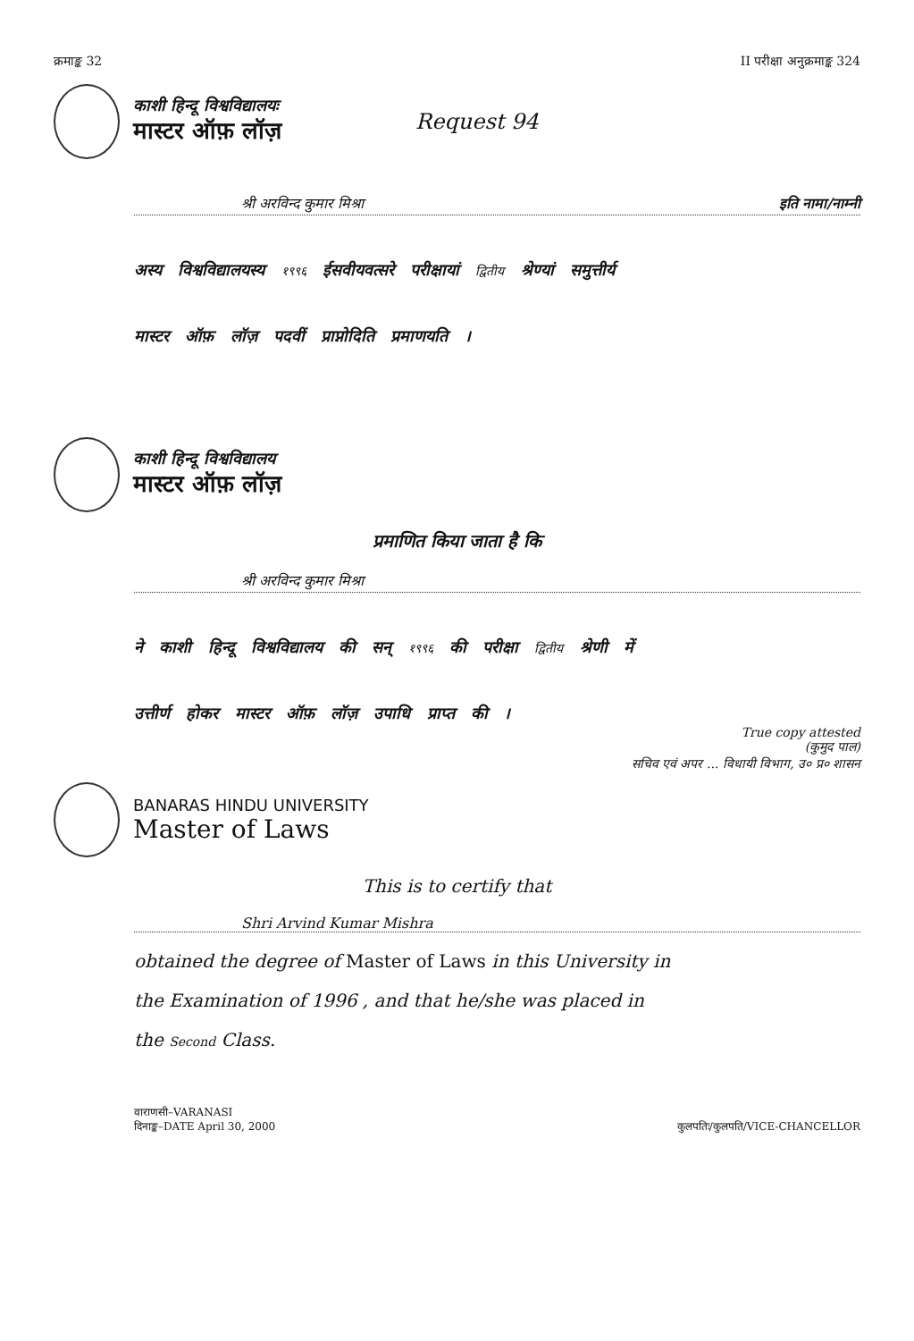क्रमाङ्क 32 II परीक्षा अनुक्रमाङ्क 324
काशी हिन्दू विश्वविद्यालयः
मास्टर ऑफ़ लॉज़
Request 94
श्री अरविन्द कुमार मिश्रा इति नामा/नाम्नी
अस्य विश्वविद्यालयस्य १९९६ ईसवीयवत्सरे परीक्षायां द्वितीय श्रेण्यां समुत्तीर्य
मास्टर ऑफ़ लॉज़ पदवीं प्राप्नोदिति प्रमाणयति ।
काशी हिन्दू विश्वविद्यालय
मास्टर ऑफ़ लॉज़
प्रमाणित किया जाता है कि
श्री अरविन्द कुमार मिश्रा
ने काशी हिन्दू विश्वविद्यालय की सन् १९९६ की परीक्षा द्वितीय श्रेणी में
उत्तीर्ण होकर मास्टर ऑफ़ लॉज़ उपाधि प्राप्त की ।
True copy attested
(कुमुद पाल)
सचिव एवं अपर ... विधायी विभाग, उ० प्र० शासन
BANARAS HINDU UNIVERSITY
Master of Laws
This is to certify that
Shri Arvind Kumar Mishra
obtained the degree of Master of Laws in this University in
the Examination of 1996 , and that he/she was placed in
the Second Class.
वाराणसी–VARANASI
दिनाङ्क–DATE April 30, 2000
कुलपतिः/कुलपति/VICE-CHANCELLOR